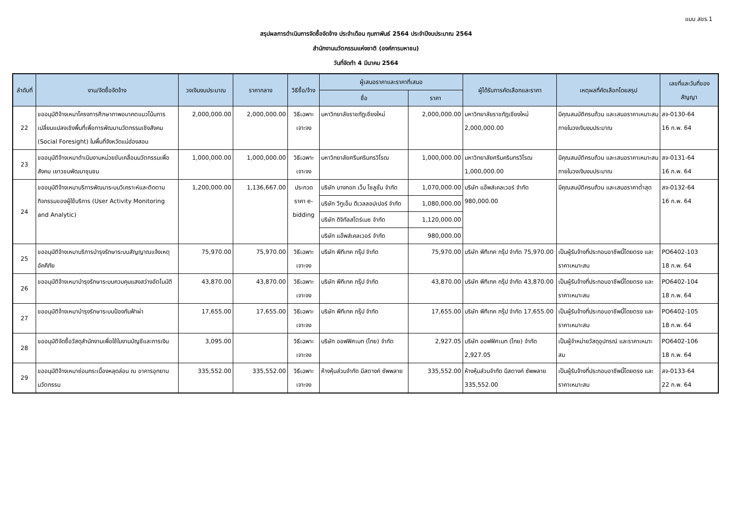แบบ สขร.1
สรุปผลการดำเนินการจัดซื้อจัดจ้าง ประจำเดือน กุมภาพันธ์ 2564 ประจำปีงบประมาณ 2564
สำนักงานนวัตกรรมแห่งชาติ (องค์การมหาชน)
วันที่จัดทำ 4 มีนาคม 2564
| ลำดับที่ | งาน/จัดซื้อจัดจ้าง | วงเงินงบประมาณ | ราคากลาง | วิธีซื้อ/จ้าง | ผู้เสนอราคาและราคาที่เสนอ | | ผู้ได้รับการคัดเลือกและราคา | เหตุผลที่คัดเลือกโดยสรุป | เลขที่และวันที่ของสัญญา |
| --- | --- | --- | --- | --- | --- | --- | --- | --- | --- |
| | | | | | ชื่อ | ราคา | | | |
| 22 | ขออนุมัติจ้างเหมาโครงการศึกษาภาพอนาคตแนวโน้มการเปลี่ยนแปลงเชิงพื้นที่เพื่อการพัฒนานวัตกรรมเชิงสังคม (Social Foresight) ในพื้นที่จังหวัดแม่ฮ่องสอน | 2,000,000.00 | 2,000,000.00 | วิธีเฉพาะเจาะจง | มหาวิทยาลัยราชภัฏเชียงใหม่ | 2,000,000.00 | มหาวิทยาลัยราชภัฏเชียงใหม่ 2,000,000.00 | มีคุณสมบัติครบถ้วน และเสนอราคาเหมาะสม ภายในวงเงินงบประมาณ | สจ-0130-64 16 ก.พ. 64 |
| 23 | ขออนุมัติจ้างเหมาดำเนินงานหน่วยขับเคลื่อนนวัตกรรมเพื่อสังคม เยาวชนพัฒนาชุมชน | 1,000,000.00 | 1,000,000.00 | วิธีเฉพาะเจาะจง | มหาวิทยาลัยศรีนครินทรวิโรฒ | 1,000,000.00 | มหาวิทยาลัยศรีนครินทรวิโรฒ 1,000,000.00 | มีคุณสมบัติครบถ้วน และเสนอราคาเหมาะสม ภายในวงเงินงบประมาณ | สจ-0131-64 16 ก.พ. 64 |
| 24 | ขออนุมัติจ้างเหมาบริการพัฒนาระบบวิเคราะห์และติดตามกิจกรรมของผู้ใช้บริการ (User Activity Monitoring and Analytic) | 1,200,000.00 | 1,136,667.00 | ประกวดราคา e-bidding | บริษัท บางกอก เว็บ โซลูชั่น จำกัด | 1,070,000.00 | บริษัท แอ๊พส์เคลเวอร์ จำกัด 980,000.00 | มีคุณสมบัติครบถ้วน และเสนอราคาต่ำสุด | สจ-0132-64 16 ก.พ. 64 |
| | | | | | บริษัท วีทูเอ็น ดีเวลลอปเปอร์ จำกัด | 1,080,000.00 | | | |
| | | | | | บริษัท ดิจิทัลสโตร์เมซ จำกัด | 1,120,000.00 | | | |
| | | | | | บริษัท แอ๊พส์เคลเวอร์ จำกัด | 980,000.00 | | | |
| 25 | ขออนุมัติจ้างเหมาบริการบำรุงรักษาระบบสัญญาณแจ้งเหตุอัคคีภัย | 75,970.00 | 75,970.00 | วิธีเฉพาะเจาะจง | บริษัท พีทีเทค กรุ๊ป จำกัด | 75,970.00 | บริษัท พีทีเทค กรุ๊ป จำกัด 75,970.00 | เป็นผู้รับจ้างที่ประกอบอาชีพนี้โดยตรง และราคาเหมาะสม | PO6402-103 18 ก.พ. 64 |
| 26 | ขออนุมัติจ้างเหมาบำรุงรักษาระบบควบคุมแสงสว่างอัตโนมัติ | 43,870.00 | 43,870.00 | วิธีเฉพาะเจาะจง | บริษัท พีทีเทค กรุ๊ป จำกัด | 43,870.00 | บริษัท พีทีเทค กรุ๊ป จำกัด 43,870.00 | เป็นผู้รับจ้างที่ประกอบอาชีพนี้โดยตรง และราคาเหมาะสม | PO6402-104 18 ก.พ. 64 |
| 27 | ขออนุมัติจ้างเหมาบำรุงรักษาระบบป้องกันฟ้าผ่า | 17,655.00 | 17,655.00 | วิธีเฉพาะเจาะจง | บริษัท พีทีเทค กรุ๊ป จำกัด | 17,655.00 | บริษัท พีทีเทค กรุ๊ป จำกัด 17,655.00 | เป็นผู้รับจ้างที่ประกอบอาชีพนี้โดยตรง และราคาเหมาะสม | PO6402-105 18 ก.พ. 64 |
| 28 | ขออนุมัติจัดซื้อวัสดุสำนักงานเพื่อใช้ในงานบัญชีและการเงิน | 3,095.00 | | วิธีเฉพาะเจาะจง | บริษัท ออฟฟิศเมท (ไทย) จำกัด | 2,927.05 | บริษัท ออฟฟิศเมท (ไทย) จำกัด 2,927.05 | เป็นผู้จำหน่ายวัสดุอุปกรณ์ และราคาเหมาะสม | PO6402-106 18 ก.พ. 64 |
| 29 | ขออนุมัติจ้างเหมาซ่อมกระเบื้องหลุดล่อน ณ อาคารอุทยานนวัตกรรม | 335,552.00 | 335,552.00 | วิธีเฉพาะเจาะจง | ห้างหุ้นส่วนจำกัด มีสตางค์ ซัพพลาย | 335,552.00 | ห้างหุ้นส่วนจำกัด มีสตางค์ ซัพพลาย 335,552.00 | เป็นผู้รับจ้างที่ประกอบอาชีพนี้โดยตรง และราคาเหมาะสม | สจ-0133-64 22 ก.พ. 64 |